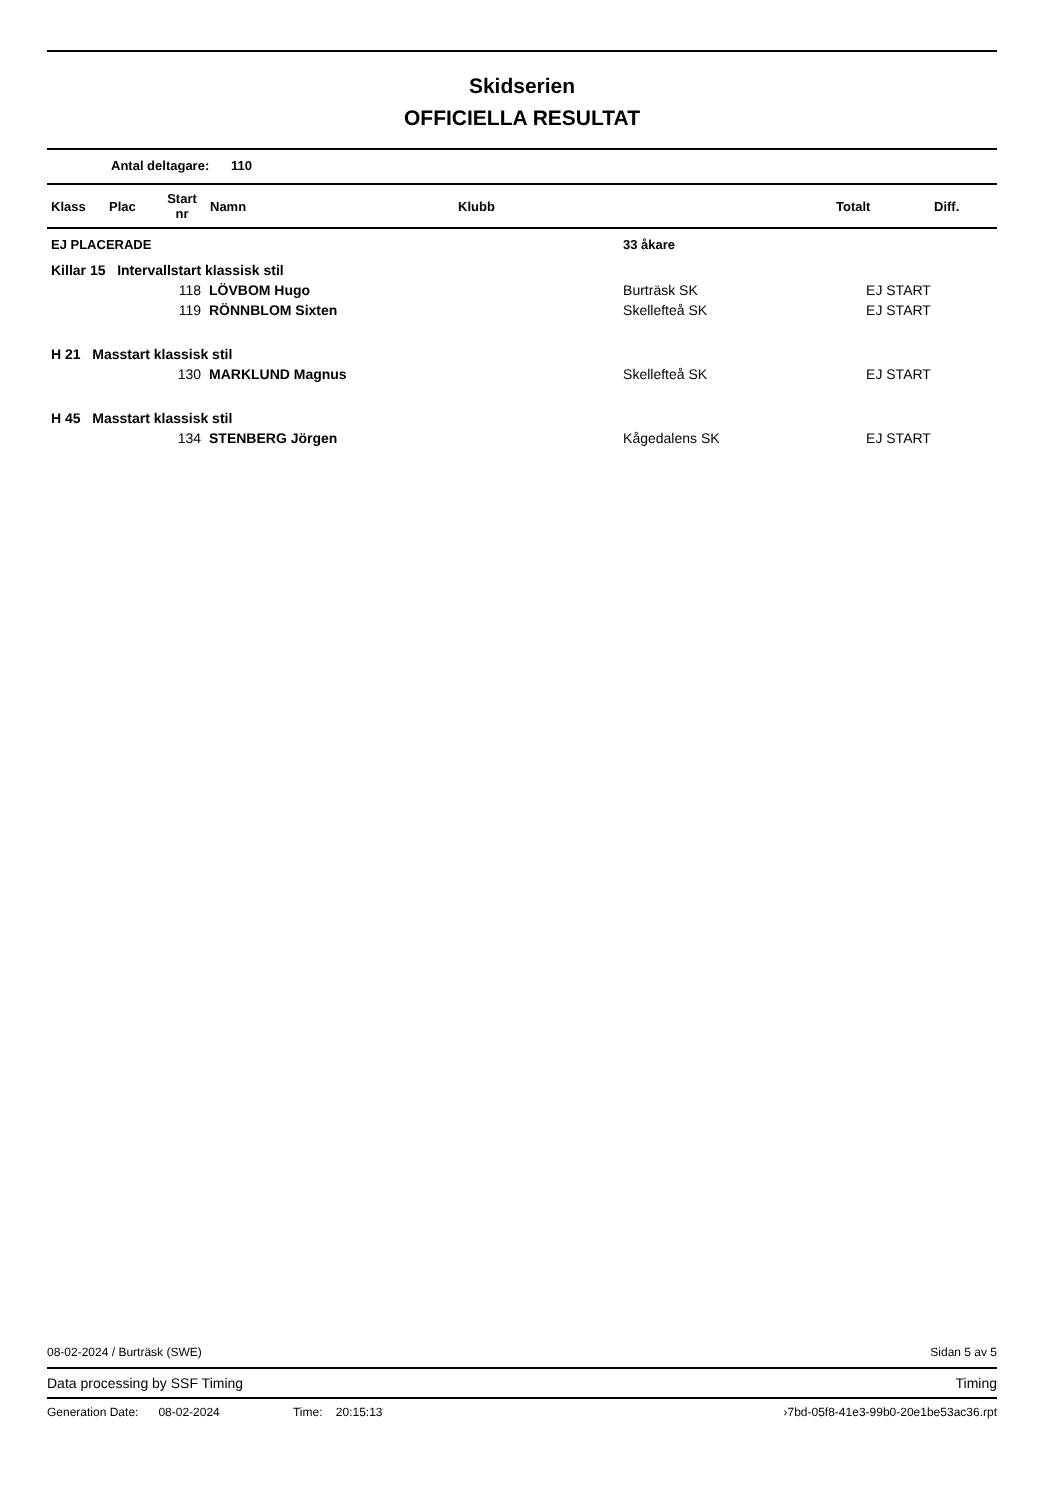Skidserien
OFFICIELLA RESULTAT
Antal deltagare: 110
| Klass | Plac | Start nr | Namn | Klubb | Totalt | Diff. |
| --- | --- | --- | --- | --- | --- | --- |
| EJ PLACERADE | | 33 åkare | | |
| Killar 15 Intervallstart klassisk stil | | | | |
| 118 | LÖVBOM Hugo | Burträsk SK | EJ START | |
| 119 | RÖNNBLOM Sixten | Skellefteå SK | EJ START | |
| H 21 Masstart klassisk stil | | | | |
| 130 | MARKLUND Magnus | Skellefteå SK | EJ START | |
| H 45 Masstart klassisk stil | | | | |
| 134 | STENBERG Jörgen | Kågedalens SK | EJ START | |
08-02-2024 / Burträsk (SWE) Sidan 5 av 5
Data processing by SSF Timing Timing
Generation Date: 08-02-2024 Time: 20:15:13 ›7bd-05f8-41e3-99b0-20e1be53ac36.rpt